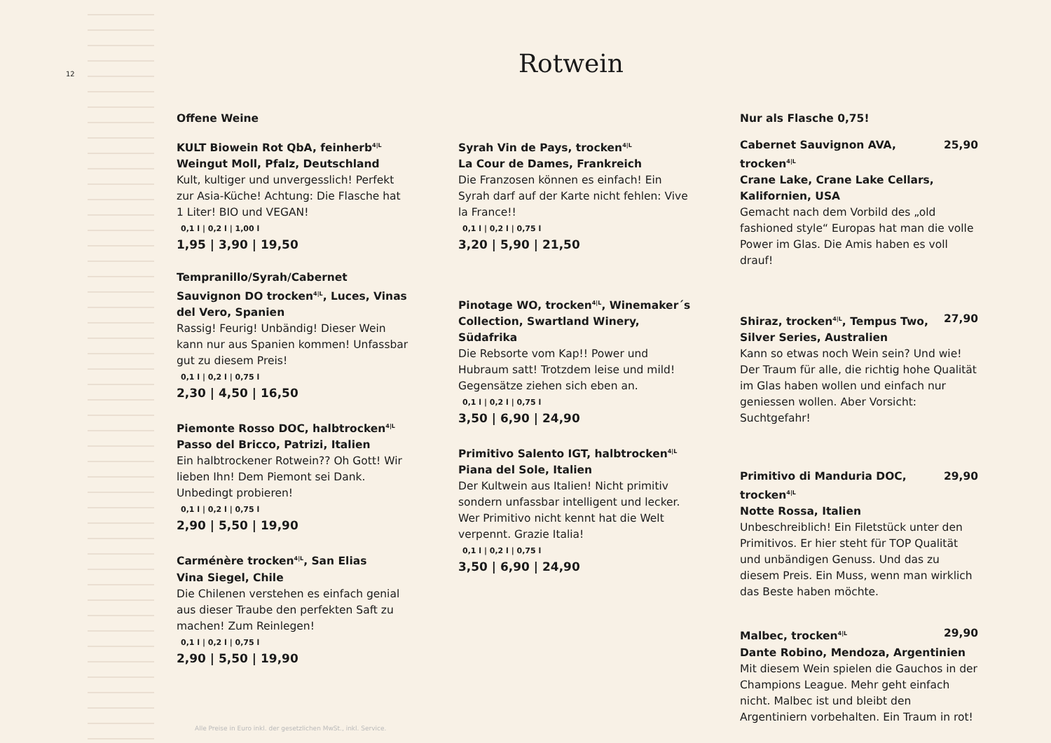12
Rotwein
Offene Weine
KULT Biowein Rot QbA, feinherb<sup>4|L</sup>
Weingut Moll, Pfalz, Deutschland
Kult, kultiger und unvergesslich! Perfekt zur Asia-Küche! Achtung: Die Flasche hat 1 Liter! BIO und VEGAN!
0,1 l | 0,2 l | 1,00 l
1,95 | 3,90 | 19,50
Tempranillo/Syrah/Cabernet Sauvignon DO trocken<sup>4|L</sup>, Luces, Vinas del Vero, Spanien
Rassig! Feurig! Unbändig! Dieser Wein kann nur aus Spanien kommen! Unfassbar gut zu diesem Preis!
0,1 l | 0,2 l | 0,75 l
2,30 | 4,50 | 16,50
Piemonte Rosso DOC, halbtrocken<sup>4|L</sup>
Passo del Bricco, Patrizi, Italien
Ein halbtrockener Rotwein?? Oh Gott! Wir lieben Ihn! Dem Piemont sei Dank. Unbedingt probieren!
0,1 l | 0,2 l | 0,75 l
2,90 | 5,50 | 19,90
Carménère trocken<sup>4|L</sup>, San Elias
Vina Siegel, Chile
Die Chilenen verstehen es einfach genial aus dieser Traube den perfekten Saft zu machen! Zum Reinlegen!
0,1 l | 0,2 l | 0,75 l
2,90 | 5,50 | 19,90
Syrah Vin de Pays, trocken<sup>4|L</sup>
La Cour de Dames, Frankreich
Die Franzosen können es einfach! Ein Syrah darf auf der Karte nicht fehlen: Vive la France!!
0,1 l | 0,2 l | 0,75 l
3,20 | 5,90 | 21,50
Pinotage WO, trocken<sup>4|L</sup>, Winemaker´s Collection, Swartland Winery, Südafrika
Die Rebsorte vom Kap!! Power und Hubraum satt! Trotzdem leise und mild! Gegensätze ziehen sich eben an.
0,1 l | 0,2 l | 0,75 l
3,50 | 6,90 | 24,90
Primitivo Salento IGT, halbtrocken<sup>4|L</sup>
Piana del Sole, Italien
Der Kultwein aus Italien! Nicht primitiv sondern unfassbar intelligent und lecker. Wer Primitivo nicht kennt hat die Welt verpennt. Grazie Italia!
0,1 l | 0,2 l | 0,75 l
3,50 | 6,90 | 24,90
Nur als Flasche 0,75!
Cabernet Sauvignon AVA, trocken<sup>4|L</sup> 25,90
Crane Lake, Crane Lake Cellars, Kalifornien, USA
Gemacht nach dem Vorbild des „old fashioned style“ Europas hat man die volle Power im Glas. Die Amis haben es voll drauf!
Shiraz, trocken<sup>4|L</sup>, Tempus Two, 27,90
Silver Series, Australien
Kann so etwas noch Wein sein? Und wie! Der Traum für alle, die richtig hohe Qualität im Glas haben wollen und einfach nur geniessen wollen. Aber Vorsicht: Suchtgefahr!
Primitivo di Manduria DOC, trocken<sup>4|L</sup> 29,90
Notte Rossa, Italien
Unbeschreiblich! Ein Filetstück unter den Primitivos. Er hier steht für TOP Qualität und unbändigen Genuss. Und das zu diesem Preis. Ein Muss, wenn man wirklich das Beste haben möchte.
Malbec, trocken<sup>4|L</sup> 29,90
Dante Robino, Mendoza, Argentinien
Mit diesem Wein spielen die Gauchos in der Champions League. Mehr geht einfach nicht. Malbec ist und bleibt den Argentiniern vorbehalten. Ein Traum in rot!
Alle Preise in Euro inkl. der gesetzlichen MwSt., inkl. Service.